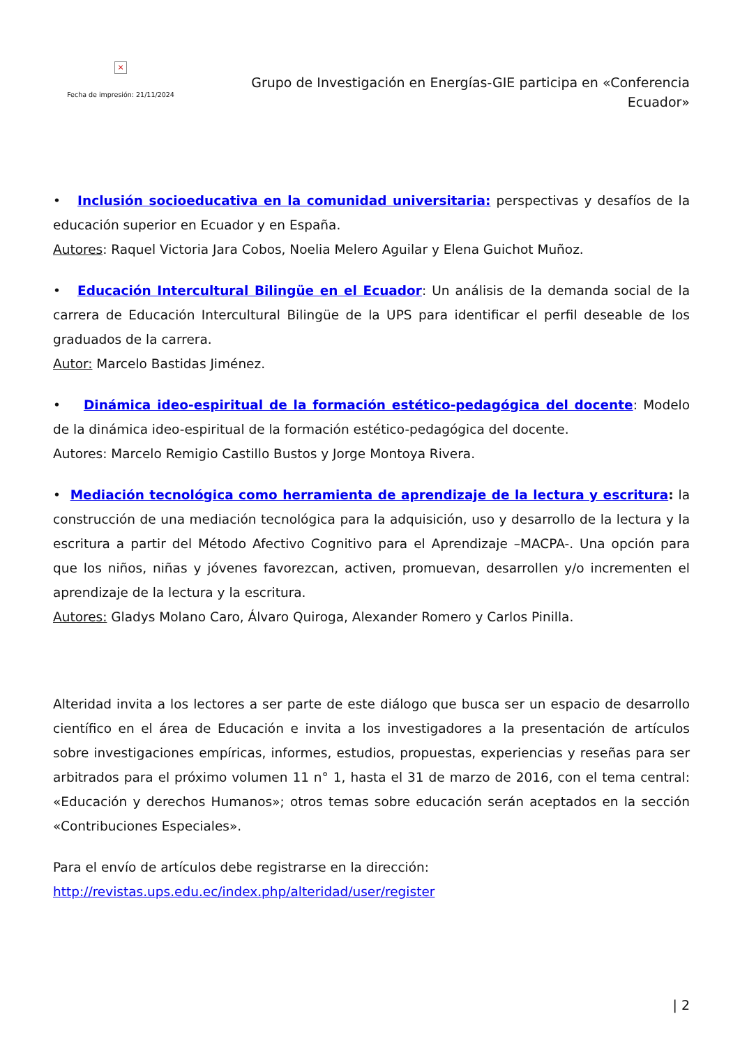×
Fecha de impresión: 21/11/2024
Grupo de Investigación en Energías-GIE participa en «Conferencia Ecuador»
• Inclusión socioeducativa en la comunidad universitaria: perspectivas y desafíos de la educación superior en Ecuador y en España.
Autores: Raquel Victoria Jara Cobos, Noelia Melero Aguilar y Elena Guichot Muñoz.
• Educación Intercultural Bilingüe en el Ecuador: Un análisis de la demanda social de la carrera de Educación Intercultural Bilingüe de la UPS para identificar el perfil deseable de los graduados de la carrera.
Autor: Marcelo Bastidas Jiménez.
• Dinámica ideo-espiritual de la formación estético-pedagógica del docente: Modelo de la dinámica ideo-espiritual de la formación estético-pedagógica del docente.
Autores: Marcelo Remigio Castillo Bustos y Jorge Montoya Rivera.
• Mediación tecnológica como herramienta de aprendizaje de la lectura y escritura: la construcción de una mediación tecnológica para la adquisición, uso y desarrollo de la lectura y la escritura a partir del Método Afectivo Cognitivo para el Aprendizaje –MACPA-. Una opción para que los niños, niñas y jóvenes favorezcan, activen, promuevan, desarrollen y/o incrementen el aprendizaje de la lectura y la escritura.
Autores: Gladys Molano Caro, Álvaro Quiroga, Alexander Romero y Carlos Pinilla.
Alteridad invita a los lectores a ser parte de este diálogo que busca ser un espacio de desarrollo científico en el área de Educación e invita a los investigadores a la presentación de artículos sobre investigaciones empíricas, informes, estudios, propuestas, experiencias y reseñas para ser arbitrados para el próximo volumen 11 n° 1, hasta el 31 de marzo de 2016, con el tema central: «Educación y derechos Humanos»; otros temas sobre educación serán aceptados en la sección «Contribuciones Especiales».
Para el envío de artículos debe registrarse en la dirección:
http://revistas.ups.edu.ec/index.php/alteridad/user/register
| 2